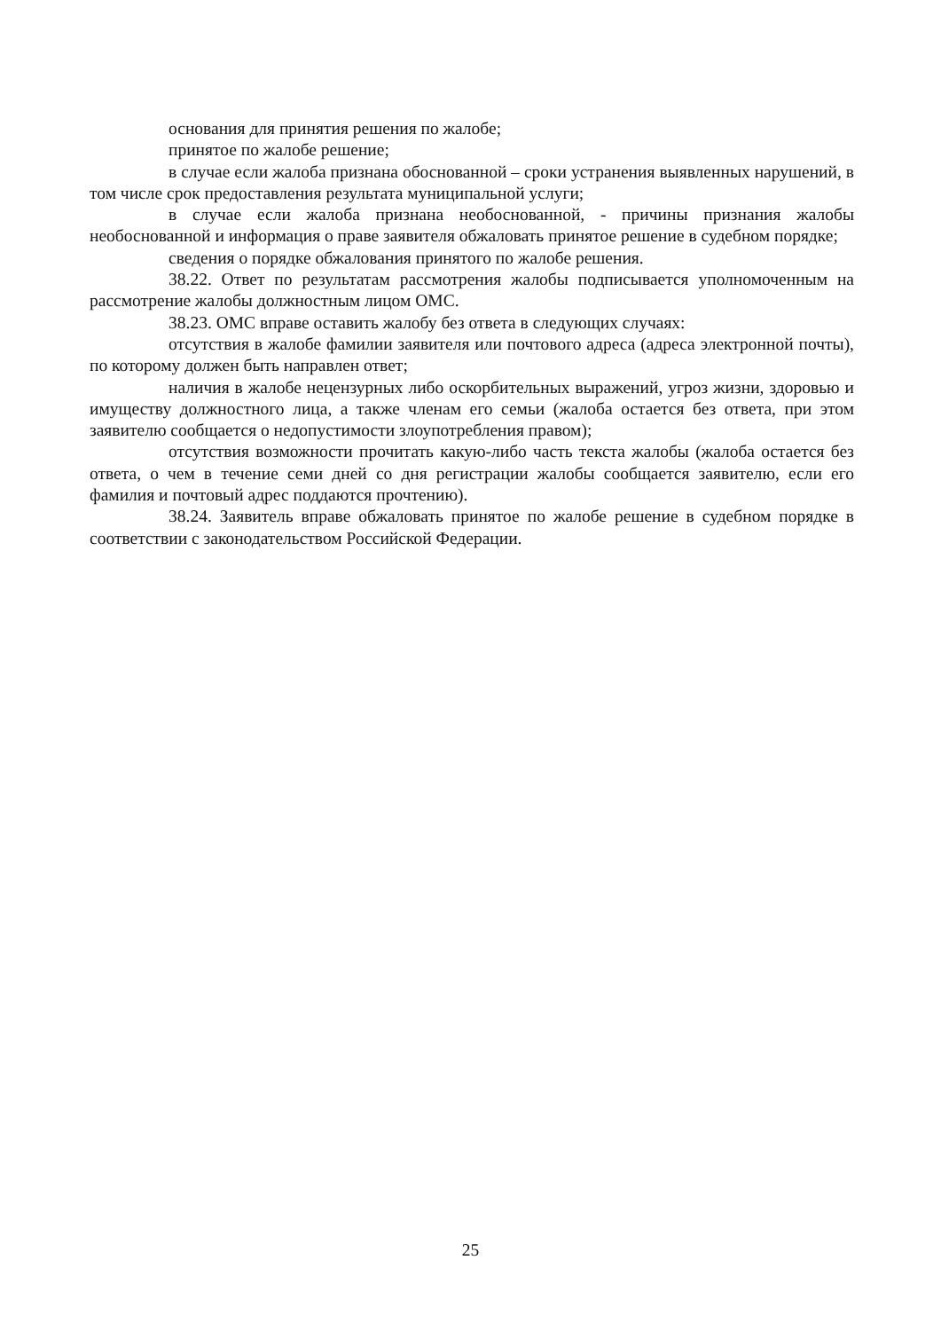основания для принятия решения по жалобе;
принятое по жалобе решение;
в случае если жалоба признана обоснованной – сроки устранения выявленных нарушений, в том числе срок предоставления результата муниципальной услуги;
в случае если жалоба признана необоснованной, - причины признания жалобы необоснованной и информация о праве заявителя обжаловать принятое решение в судебном порядке;
сведения о порядке обжалования принятого по жалобе решения.
38.22. Ответ по результатам рассмотрения жалобы подписывается уполномоченным на рассмотрение жалобы должностным лицом ОМС.
38.23. ОМС вправе оставить жалобу без ответа в следующих случаях:
отсутствия в жалобе фамилии заявителя или почтового адреса (адреса электронной почты), по которому должен быть направлен ответ;
наличия в жалобе нецензурных либо оскорбительных выражений, угроз жизни, здоровью и имуществу должностного лица, а также членам его семьи (жалоба остается без ответа, при этом заявителю сообщается о недопустимости злоупотребления правом);
отсутствия возможности прочитать какую-либо часть текста жалобы (жалоба остается без ответа, о чем в течение семи дней со дня регистрации жалобы сообщается заявителю, если его фамилия и почтовый адрес поддаются прочтению).
38.24. Заявитель вправе обжаловать принятое по жалобе решение в судебном порядке в соответствии с законодательством Российской Федерации.
25